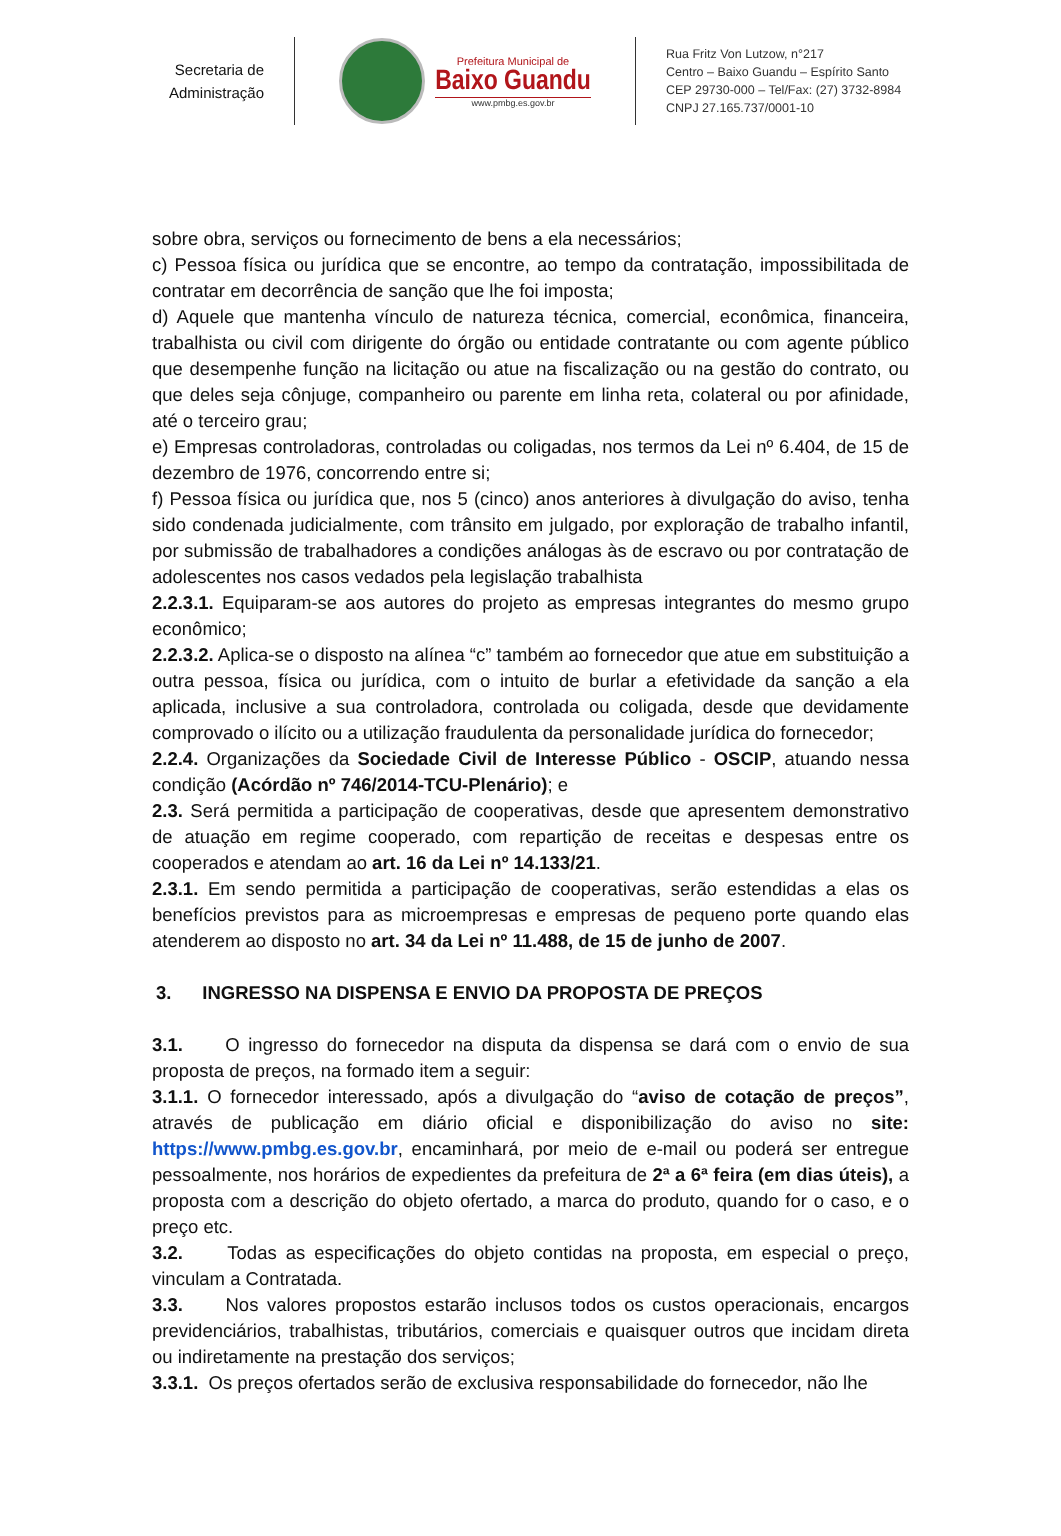Secretaria de
Administração
Prefeitura Municipal de
Baixo Guandu
www.pmbg.es.gov.br
Rua Fritz Von Lutzow, n°217
Centro – Baixo Guandu – Espírito Santo
CEP 29730-000 – Tel/Fax: (27) 3732-8984
CNPJ 27.165.737/0001-10
sobre obra, serviços ou fornecimento de bens a ela necessários;
c) Pessoa física ou jurídica que se encontre, ao tempo da contratação, impossibilitada de contratar em decorrência de sanção que lhe foi imposta;
d) Aquele que mantenha vínculo de natureza técnica, comercial, econômica, financeira, trabalhista ou civil com dirigente do órgão ou entidade contratante ou com agente público que desempenhe função na licitação ou atue na fiscalização ou na gestão do contrato, ou que deles seja cônjuge, companheiro ou parente em linha reta, colateral ou por afinidade, até o terceiro grau;
e) Empresas controladoras, controladas ou coligadas, nos termos da Lei nº 6.404, de 15 de dezembro de 1976, concorrendo entre si;
f) Pessoa física ou jurídica que, nos 5 (cinco) anos anteriores à divulgação do aviso, tenha sido condenada judicialmente, com trânsito em julgado, por exploração de trabalho infantil, por submissão de trabalhadores a condições análogas às de escravo ou por contratação de adolescentes nos casos vedados pela legislação trabalhista
2.2.3.1. Equiparam-se aos autores do projeto as empresas integrantes do mesmo grupo econômico;
2.2.3.2. Aplica-se o disposto na alínea “c” também ao fornecedor que atue em substituição a outra pessoa, física ou jurídica, com o intuito de burlar a efetividade da sanção a ela aplicada, inclusive a sua controladora, controlada ou coligada, desde que devidamente comprovado o ilícito ou a utilização fraudulenta da personalidade jurídica do fornecedor;
2.2.4. Organizações da Sociedade Civil de Interesse Público - OSCIP, atuando nessa condição (Acórdão nº 746/2014-TCU-Plenário); e
2.3. Será permitida a participação de cooperativas, desde que apresentem demonstrativo de atuação em regime cooperado, com repartição de receitas e despesas entre os cooperados e atendam ao art. 16 da Lei nº 14.133/21.
2.3.1. Em sendo permitida a participação de cooperativas, serão estendidas a elas os benefícios previstos para as microempresas e empresas de pequeno porte quando elas atenderem ao disposto no art. 34 da Lei nº 11.488, de 15 de junho de 2007.
3. INGRESSO NA DISPENSA E ENVIO DA PROPOSTA DE PREÇOS
3.1. O ingresso do fornecedor na disputa da dispensa se dará com o envio de sua proposta de preços, na formado item a seguir:
3.1.1. O fornecedor interessado, após a divulgação do “aviso de cotação de preços”, através de publicação em diário oficial e disponibilização do aviso no site: https://www.pmbg.es.gov.br, encaminhará, por meio de e-mail ou poderá ser entregue pessoalmente, nos horários de expedientes da prefeitura de 2ª a 6ª feira (em dias úteis), a proposta com a descrição do objeto ofertado, a marca do produto, quando for o caso, e o preço etc.
3.2. Todas as especificações do objeto contidas na proposta, em especial o preço, vinculam a Contratada.
3.3. Nos valores propostos estarão inclusos todos os custos operacionais, encargos previdenciários, trabalhistas, tributários, comerciais e quaisquer outros que incidam direta ou indiretamente na prestação dos serviços;
3.3.1. Os preços ofertados serão de exclusiva responsabilidade do fornecedor, não lhe